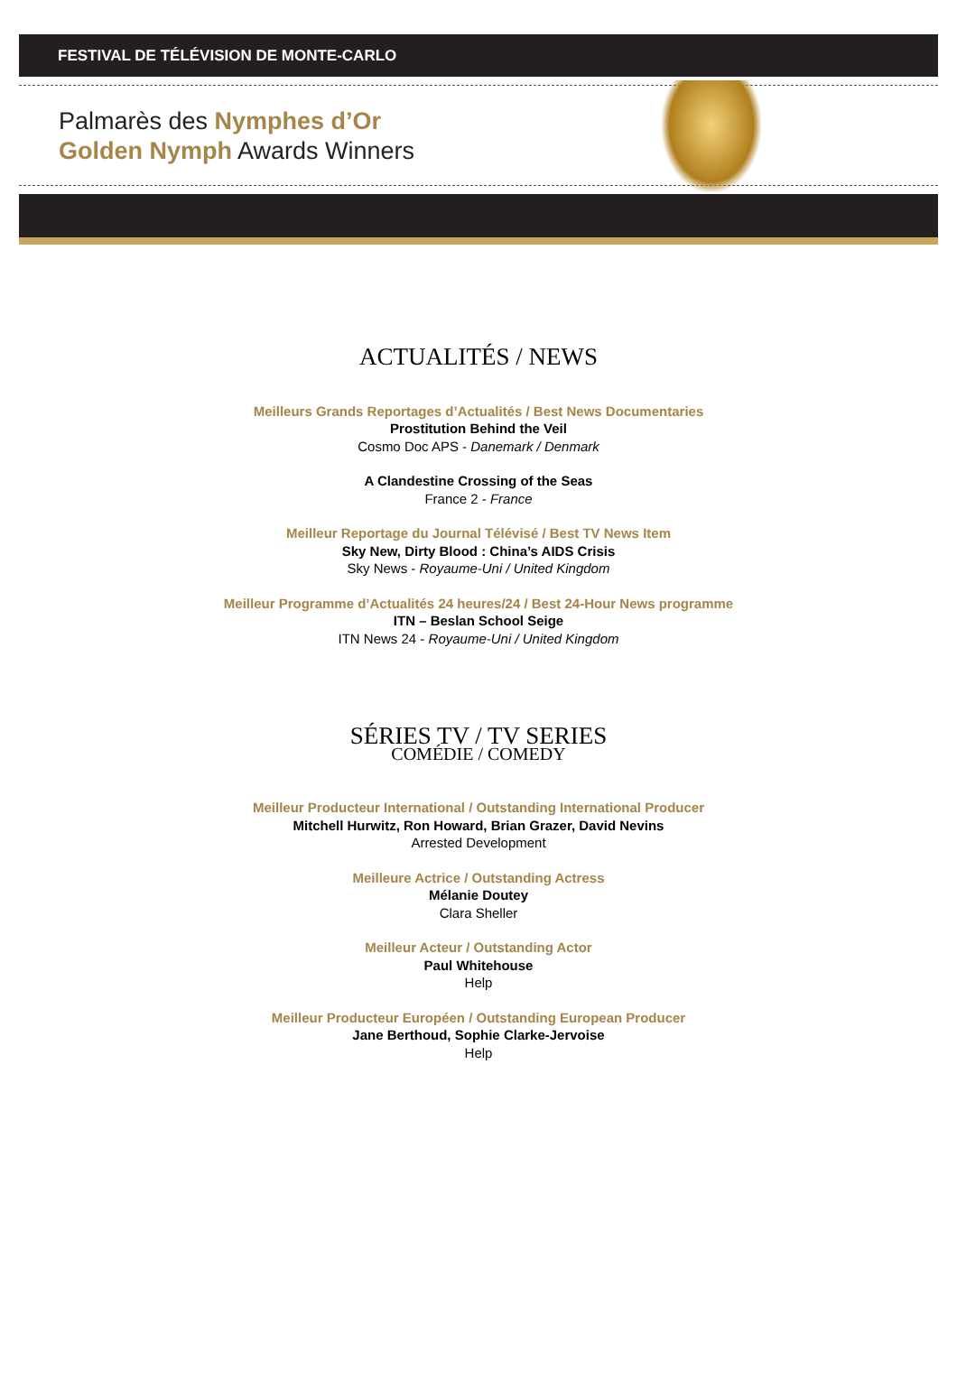FESTIVAL DE TÉLÉVISION DE MONTE-CARLO
Palmarès des Nymphes d’Or
Golden Nymph Awards Winners
ACTUALITÉS / NEWS
Meilleurs Grands Reportages d’Actualités / Best News Documentaries
Prostitution Behind the Veil
Cosmo Doc APS - Danemark / Denmark
A Clandestine Crossing of the Seas
France 2 - France
Meilleur Reportage du Journal Télévisé / Best TV News Item
Sky New, Dirty Blood : China’s AIDS Crisis
Sky News - Royaume-Uni / United Kingdom
Meilleur Programme d’Actualités 24 heures/24 / Best 24-Hour News programme
ITN – Beslan School Seige
ITN News 24 - Royaume-Uni / United Kingdom
SÉRIES TV / TV SERIES
COMÉDIE / COMEDY
Meilleur Producteur International / Outstanding International Producer
Mitchell Hurwitz, Ron Howard, Brian Grazer, David Nevins
Arrested Development
Meilleure Actrice / Outstanding Actress
Mélanie Doutey
Clara Sheller
Meilleur Acteur / Outstanding Actor
Paul Whitehouse
Help
Meilleur Producteur Européen / Outstanding European Producer
Jane Berthoud, Sophie Clarke-Jervoise
Help